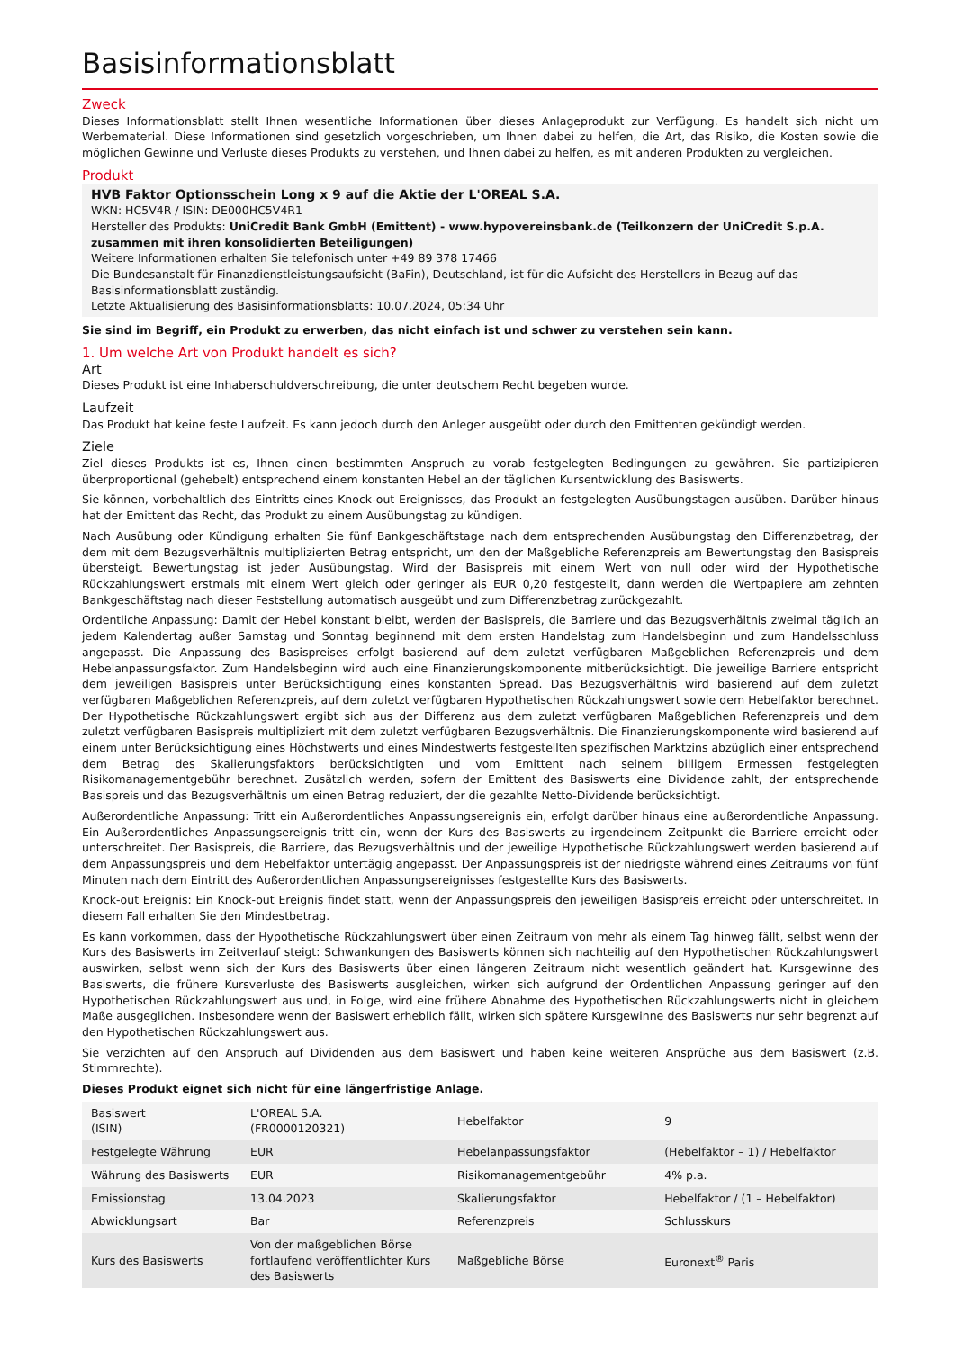Basisinformationsblatt
Zweck
Dieses Informationsblatt stellt Ihnen wesentliche Informationen über dieses Anlageprodukt zur Verfügung. Es handelt sich nicht um Werbematerial. Diese Informationen sind gesetzlich vorgeschrieben, um Ihnen dabei zu helfen, die Art, das Risiko, die Kosten sowie die möglichen Gewinne und Verluste dieses Produkts zu verstehen, und Ihnen dabei zu helfen, es mit anderen Produkten zu vergleichen.
Produkt
HVB Faktor Optionsschein Long x 9 auf die Aktie der L'OREAL S.A.
WKN: HC5V4R / ISIN: DE000HC5V4R1
Hersteller des Produkts: UniCredit Bank GmbH (Emittent) - www.hypovereinsbank.de (Teilkonzern der UniCredit S.p.A. zusammen mit ihren konsolidierten Beteiligungen)
Weitere Informationen erhalten Sie telefonisch unter +49 89 378 17466
Die Bundesanstalt für Finanzdienstleistungsaufsicht (BaFin), Deutschland, ist für die Aufsicht des Herstellers in Bezug auf das Basisinformationsblatt zuständig.
Letzte Aktualisierung des Basisinformationsblatts: 10.07.2024, 05:34 Uhr
Sie sind im Begriff, ein Produkt zu erwerben, das nicht einfach ist und schwer zu verstehen sein kann.
1. Um welche Art von Produkt handelt es sich?
Art
Dieses Produkt ist eine Inhaberschuldverschreibung, die unter deutschem Recht begeben wurde.
Laufzeit
Das Produkt hat keine feste Laufzeit. Es kann jedoch durch den Anleger ausgeübt oder durch den Emittenten gekündigt werden.
Ziele
Ziel dieses Produkts ist es, Ihnen einen bestimmten Anspruch zu vorab festgelegten Bedingungen zu gewähren. Sie partizipieren überproportional (gehebelt) entsprechend einem konstanten Hebel an der täglichen Kursentwicklung des Basiswerts.
Sie können, vorbehaltlich des Eintritts eines Knock-out Ereignisses, das Produkt an festgelegten Ausübungstagen ausüben. Darüber hinaus hat der Emittent das Recht, das Produkt zu einem Ausübungstag zu kündigen.
Nach Ausübung oder Kündigung erhalten Sie fünf Bankgeschäftstage nach dem entsprechenden Ausübungstag den Differenzbetrag, der dem mit dem Bezugsverhältnis multiplizierten Betrag entspricht, um den der Maßgebliche Referenzpreis am Bewertungstag den Basispreis übersteigt. Bewertungstag ist jeder Ausübungstag. Wird der Basispreis mit einem Wert von null oder wird der Hypothetische Rückzahlungswert erstmals mit einem Wert gleich oder geringer als EUR 0,20 festgestellt, dann werden die Wertpapiere am zehnten Bankgeschäftstag nach dieser Feststellung automatisch ausgeübt und zum Differenzbetrag zurückgezahlt.
Ordentliche Anpassung: Damit der Hebel konstant bleibt, werden der Basispreis, die Barriere und das Bezugsverhältnis zweimal täglich an jedem Kalendertag außer Samstag und Sonntag beginnend mit dem ersten Handelstag zum Handelsbeginn und zum Handelsschluss angepasst. Die Anpassung des Basispreises erfolgt basierend auf dem zuletzt verfügbaren Maßgeblichen Referenzpreis und dem Hebelanpassungsfaktor. Zum Handelsbeginn wird auch eine Finanzierungskomponente mitberücksichtigt. Die jeweilige Barriere entspricht dem jeweiligen Basispreis unter Berücksichtigung eines konstanten Spread. Das Bezugsverhältnis wird basierend auf dem zuletzt verfügbaren Maßgeblichen Referenzpreis, auf dem zuletzt verfügbaren Hypothetischen Rückzahlungswert sowie dem Hebelfaktor berechnet. Der Hypothetische Rückzahlungswert ergibt sich aus der Differenz aus dem zuletzt verfügbaren Maßgeblichen Referenzpreis und dem zuletzt verfügbaren Basispreis multipliziert mit dem zuletzt verfügbaren Bezugsverhältnis. Die Finanzierungskomponente wird basierend auf einem unter Berücksichtigung eines Höchstwerts und eines Mindestwerts festgestellten spezifischen Marktzins abzüglich einer entsprechend dem Betrag des Skalierungsfaktors berücksichtigten und vom Emittent nach seinem billigem Ermessen festgelegten Risikomanagementgebühr berechnet. Zusätzlich werden, sofern der Emittent des Basiswerts eine Dividende zahlt, der entsprechende Basispreis und das Bezugsverhältnis um einen Betrag reduziert, der die gezahlte Netto-Dividende berücksichtigt.
Außerordentliche Anpassung: Tritt ein Außerordentliches Anpassungsereignis ein, erfolgt darüber hinaus eine außerordentliche Anpassung. Ein Außerordentliches Anpassungsereignis tritt ein, wenn der Kurs des Basiswerts zu irgendeinem Zeitpunkt die Barriere erreicht oder unterschreitet. Der Basispreis, die Barriere, das Bezugsverhältnis und der jeweilige Hypothetische Rückzahlungswert werden basierend auf dem Anpassungspreis und dem Hebelfaktor untertägig angepasst. Der Anpassungspreis ist der niedrigste während eines Zeitraums von fünf Minuten nach dem Eintritt des Außerordentlichen Anpassungsereignisses festgestellte Kurs des Basiswerts.
Knock-out Ereignis: Ein Knock-out Ereignis findet statt, wenn der Anpassungspreis den jeweiligen Basispreis erreicht oder unterschreitet. In diesem Fall erhalten Sie den Mindestbetrag.
Es kann vorkommen, dass der Hypothetische Rückzahlungswert über einen Zeitraum von mehr als einem Tag hinweg fällt, selbst wenn der Kurs des Basiswerts im Zeitverlauf steigt: Schwankungen des Basiswerts können sich nachteilig auf den Hypothetischen Rückzahlungswert auswirken, selbst wenn sich der Kurs des Basiswerts über einen längeren Zeitraum nicht wesentlich geändert hat. Kursgewinne des Basiswerts, die frühere Kursverluste des Basiswerts ausgleichen, wirken sich aufgrund der Ordentlichen Anpassung geringer auf den Hypothetischen Rückzahlungswert aus und, in Folge, wird eine frühere Abnahme des Hypothetischen Rückzahlungswerts nicht in gleichem Maße ausgeglichen. Insbesondere wenn der Basiswert erheblich fällt, wirken sich spätere Kursgewinne des Basiswerts nur sehr begrenzt auf den Hypothetischen Rückzahlungswert aus.
Sie verzichten auf den Anspruch auf Dividenden aus dem Basiswert und haben keine weiteren Ansprüche aus dem Basiswert (z.B. Stimmrechte).
Dieses Produkt eignet sich nicht für eine längerfristige Anlage.
| Basiswert (ISIN) | L'OREAL S.A. (FR0000120321) | Hebelfaktor | 9 |
| Festgelegte Währung | EUR | Hebelanpassungsfaktor | (Hebelfaktor – 1) / Hebelfaktor |
| Währung des Basiswerts | EUR | Risikomanagementgebühr | 4% p.a. |
| Emissionstag | 13.04.2023 | Skalierungsfaktor | Hebelfaktor / (1 – Hebelfaktor) |
| Abwicklungsart | Bar | Referenzpreis | Schlusskurs |
| Kurs des Basiswerts | Von der maßgeblichen Börse fortlaufend veröffentlichter Kurs des Basiswerts | Maßgebliche Börse | Euronext<sup>®</sup> Paris |